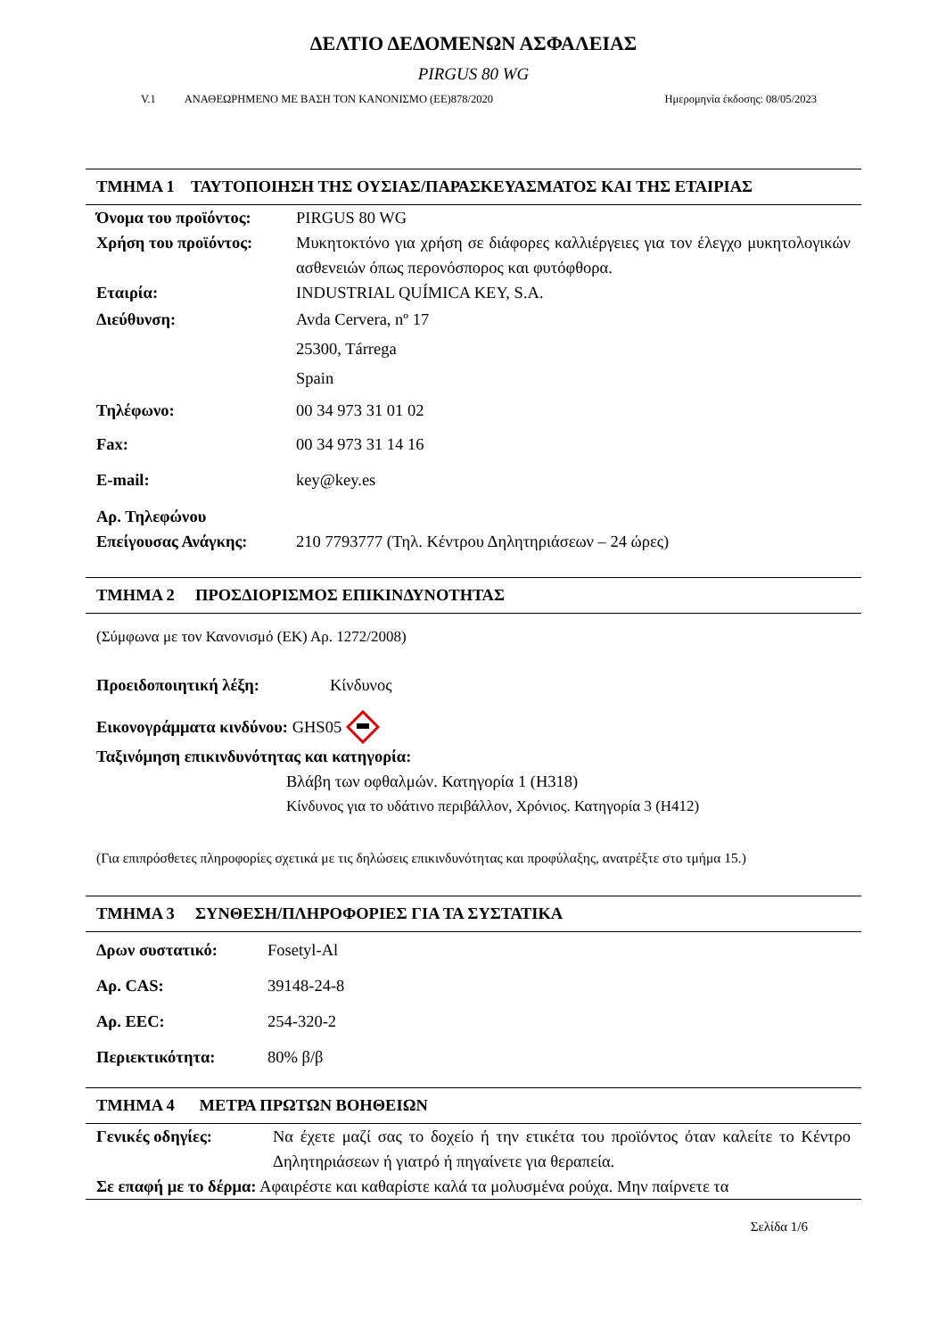ΔΕΛΤΙΟ ΔΕΔΟΜΕΝΩΝ ΑΣΦΑΛΕΙΑΣ
PIRGUS 80 WG
V.1 ΑΝΑΘΕΩΡΗΜΕΝΟ ΜΕ ΒΑΣΗ ΤΟΝ ΚΑΝΟΝΙΣΜΟ (ΕΕ)878/2020 Ημερομηνία έκδοσης: 08/05/2023
ΤΜΗΜΑ 1 ΤΑΥΤΟΠΟΙΗΣΗ ΤΗΣ ΟΥΣΙΑΣ/ΠΑΡΑΣΚΕΥΑΣΜΑΤΟΣ ΚΑΙ ΤΗΣ ΕΤΑΙΡΙΑΣ
Όνομα του προϊόντος: PIRGUS 80 WG
Χρήση του προϊόντος: Μυκητοκτόνο για χρήση σε διάφορες καλλιέργειες για τον έλεγχο μυκητολογικών ασθενειών όπως περονόσπορος και φυτόφθορα.
Εταιρία: INDUSTRIAL QUÍMICA KEY, S.A.
Διεύθυνση: Avda Cervera, nº 17
25300, Tárrega
Spain
Τηλέφωνο: 00 34 973 31 01 02
Fax: 00 34 973 31 14 16
E-mail: key@key.es
Αρ. Τηλεφώνου
Επείγουσας Ανάγκης: 210 7793777 (Τηλ. Κέντρου Δηλητηριάσεων – 24 ώρες)
ΤΜΗΜΑ 2 ΠΡΟΣΔΙΟΡΙΣΜΟΣ ΕΠΙΚΙΝΔΥΝΟΤΗΤΑΣ
(Σύμφωνα με τον Κανονισμό (ΕΚ) Αρ. 1272/2008)
Προειδοποιητική λέξη: Κίνδυνος
Εικονογράμματα κινδύνου: GHS05
Ταξινόμηση επικινδυνότητας και κατηγορία:
Βλάβη των οφθαλμών. Κατηγορία 1 (H318)
Κίνδυνος για το υδάτινο περιβάλλον, Χρόνιος. Κατηγορία 3 (H412)
(Για επιπρόσθετες πληροφορίες σχετικά με τις δηλώσεις επικινδυνότητας και προφύλαξης, ανατρέξτε στο τμήμα 15.)
ΤΜΗΜΑ 3 ΣΥΝΘΕΣΗ/ΠΛΗΡΟΦΟΡΙΕΣ ΓΙΑ ΤΑ ΣΥΣΤΑΤΙΚΑ
Δρων συστατικό: Fosetyl-Al
Αρ. CAS: 39148-24-8
Αρ. EEC: 254-320-2
Περιεκτικότητα: 80% β/β
ΤΜΗΜΑ 4 ΜΕΤΡΑ ΠΡΩΤΩΝ ΒΟΗΘΕΙΩΝ
Γενικές οδηγίες: Να έχετε μαζί σας το δοχείο ή την ετικέτα του προϊόντος όταν καλείτε το Κέντρο Δηλητηριάσεων ή γιατρό ή πηγαίνετε για θεραπεία.
Σε επαφή με το δέρμα: Αφαιρέστε και καθαρίστε καλά τα μολυσμένα ρούχα. Μην παίρνετε τα
Σελίδα 1/6